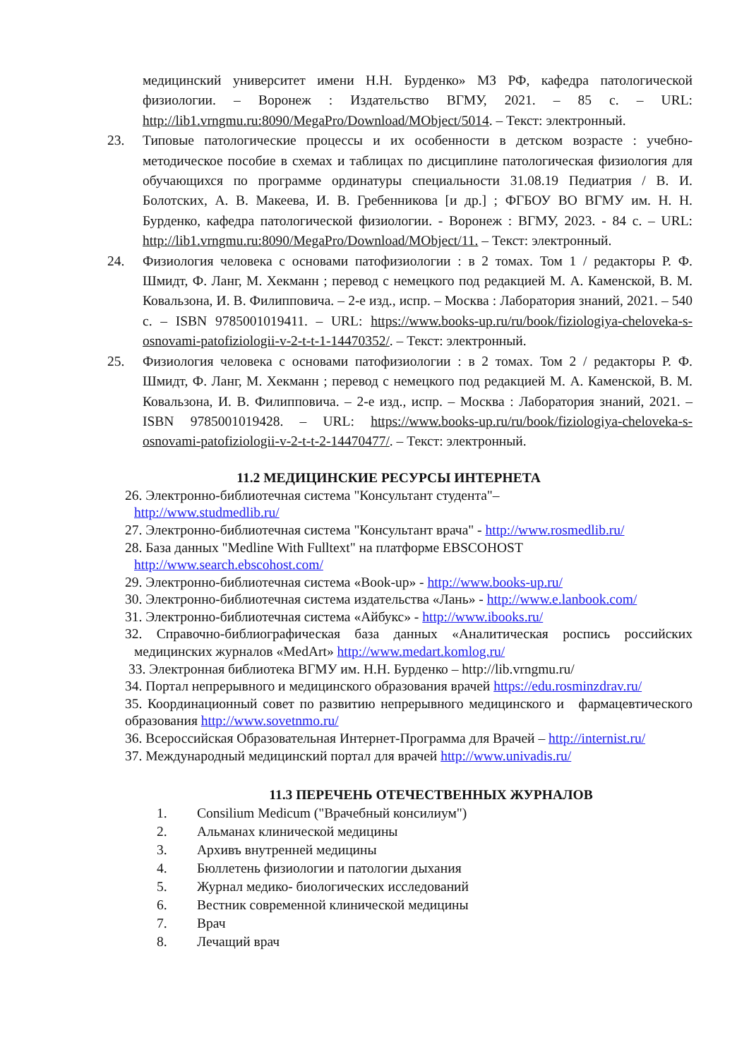медицинский университет имени Н.Н. Бурденко» МЗ РФ, кафедра патологической физиологии. – Воронеж : Издательство ВГМУ, 2021. – 85 с. – URL: http://lib1.vrngmu.ru:8090/MegaPro/Download/MObject/5014. – Текст: электронный.
23. Типовые патологические процессы и их особенности в детском возрасте : учебно-методическое пособие в схемах и таблицах по дисциплине патологическая физиология для обучающихся по программе ординатуры специальности 31.08.19 Педиатрия / В. И. Болотских, А. В. Макеева, И. В. Гребенникова [и др.] ; ФГБОУ ВО ВГМУ им. Н. Н. Бурденко, кафедра патологической физиологии. - Воронеж : ВГМУ, 2023. - 84 с. – URL: http://lib1.vrngmu.ru:8090/MegaPro/Download/MObject/11. – Текст: электронный.
24. Физиология человека с основами патофизиологии : в 2 томах. Том 1 / редакторы Р. Ф. Шмидт, Ф. Ланг, М. Хекманн ; перевод с немецкого под редакцией М. А. Каменской, В. М. Ковальзона, И. В. Филипповича. – 2-е изд., испр. – Москва : Лаборатория знаний, 2021. – 540 с. – ISBN 9785001019411. – URL: https://www.books-up.ru/ru/book/fiziologiya-cheloveka-s-osnovami-patofiziologii-v-2-t-t-1-14470352/. – Текст: электронный.
25. Физиология человека с основами патофизиологии : в 2 томах. Том 2 / редакторы Р. Ф. Шмидт, Ф. Ланг, М. Хекманн ; перевод с немецкого под редакцией М. А. Каменской, В. М. Ковальзона, И. В. Филипповича. – 2-е изд., испр. – Москва : Лаборатория знаний, 2021. – ISBN 9785001019428. – URL: https://www.books-up.ru/ru/book/fiziologiya-cheloveka-s-osnovami-patofiziologii-v-2-t-t-2-14470477/. – Текст: электронный.
11.2 МЕДИЦИНСКИЕ РЕСУРСЫ ИНТЕРНЕТА
26. Электронно-библиотечная система "Консультант студента"–
http://www.studmedlib.ru/
27. Электронно-библиотечная система "Консультант врача" - http://www.rosmedlib.ru/
28. База данных "Medline With Fulltext" на платформе EBSCOHOST
http://www.search.ebscohost.com/
29. Электронно-библиотечная система «Book-up» - http://www.books-up.ru/
30. Электронно-библиотечная система издательства «Лань» - http://www.e.lanbook.com/
31. Электронно-библиотечная система «Айбукс» - http://www.ibooks.ru/
32. Справочно-библиографическая база данных «Аналитическая роспись российских медицинских журналов «MedArt» http://www.medart.komlog.ru/
33. Электронная библиотека ВГМУ им. Н.Н. Бурденко – http://lib.vrngmu.ru/
34. Портал непрерывного и медицинского образования врачей https://edu.rosminzdrav.ru/
35. Координационный совет по развитию непрерывного медицинского и фармацевтического образования http://www.sovetnmo.ru/
36. Всероссийская Образовательная Интернет-Программа для Врачей – http://internist.ru/
37. Международный медицинский портал для врачей http://www.univadis.ru/
11.3 ПЕРЕЧЕНЬ ОТЕЧЕСТВЕННЫХ ЖУРНАЛОВ
1. Consilium Medicum ("Врачебный консилиум")
2. Альманах клинической медицины
3. Архивъ внутренней медицины
4. Бюллетень физиологии и патологии дыхания
5. Журнал медико- биологических исследований
6. Вестник современной клинической медицины
7. Врач
8. Лечащий врач